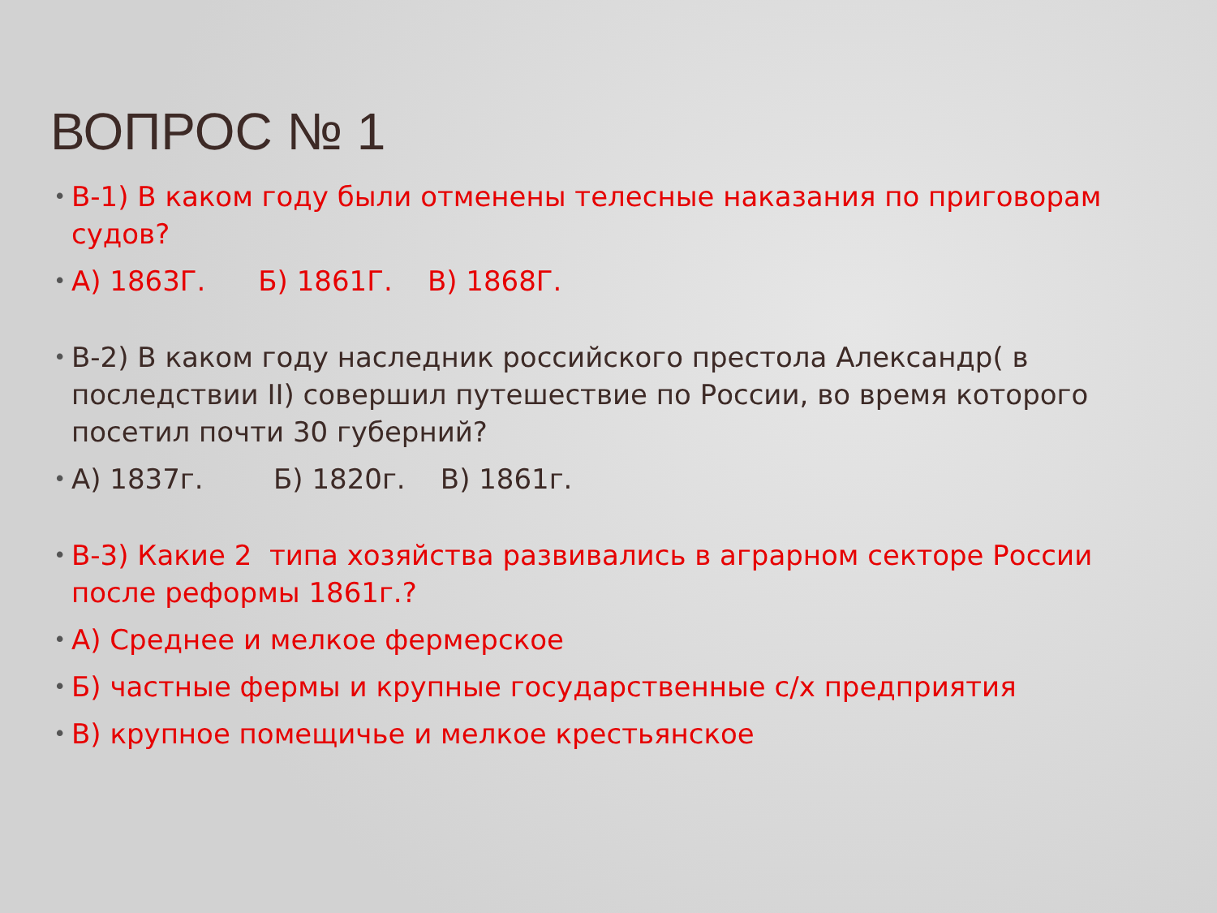ВОПРОС № 1
• В-1) В каком году были отменены телесные наказания по приговорам судов?
• А) 1863Г. Б) 1861Г. В) 1868Г.
• В-2) В каком году наследник российского престола Александр( в последствии II) совершил путешествие по России, во время которого посетил почти 30 губерний?
• А) 1837г. Б) 1820г. В) 1861г.
• В-3) Какие 2 типа хозяйства развивались в аграрном секторе России после реформы 1861г.?
• А) Среднее и мелкое фермерское
• Б) частные фермы и крупные государственные с/х предприятия
• В) крупное помещичье и мелкое крестьянское